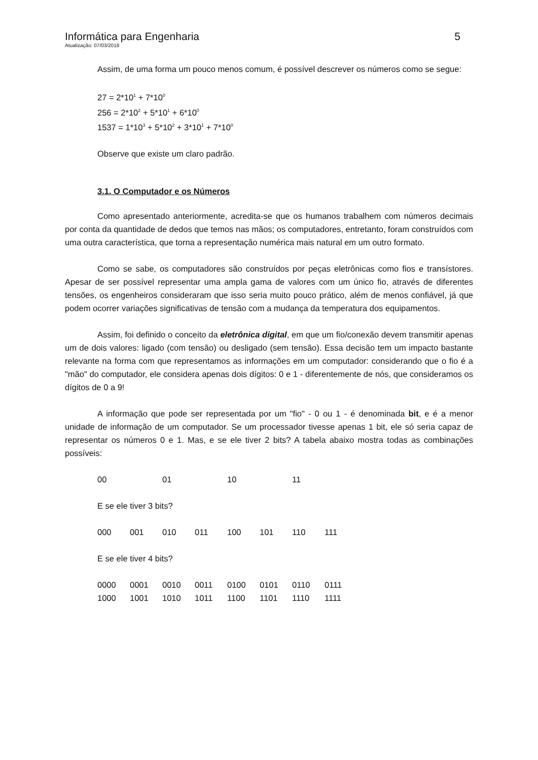Informática para Engenharia 5
Atualização: 07/03/2018
Assim, de uma forma um pouco menos comum, é possível descrever os números como se segue:
27 = 2*10<sup>1</sup> + 7*10<sup>0</sup>
256 = 2*10<sup>2</sup> + 5*10<sup>1</sup> + 6*10<sup>0</sup>
1537 = 1*10<sup>3</sup> + 5*10<sup>2</sup> + 3*10<sup>1</sup> + 7*10<sup>0</sup>
Observe que existe um claro padrão.
3.1. O Computador e os Números
Como apresentado anteriormente, acredita-se que os humanos trabalhem com números decimais por conta da quantidade de dedos que temos nas mãos; os computadores, entretanto, foram construídos com uma outra característica, que torna a representação numérica mais natural em um outro formato.
Como se sabe, os computadores são construídos por peças eletrônicas como fios e transístores. Apesar de ser possível representar uma ampla gama de valores com um único fio, através de diferentes tensões, os engenheiros consideraram que isso seria muito pouco prático, além de menos confiável, já que podem ocorrer variações significativas de tensão com a mudança da temperatura dos equipamentos.
Assim, foi definido o conceito da eletrônica digital, em que um fio/conexão devem transmitir apenas um de dois valores: ligado (com tensão) ou desligado (sem tensão). Essa decisão tem um impacto bastante relevante na forma com que representamos as informações em um computador: considerando que o fio é a "mão" do computador, ele considera apenas dois dígitos: 0 e 1 - diferentemente de nós, que consideramos os dígitos de 0 a 9!
A informação que pode ser representada por um "fio" - 0 ou 1 - é denominada bit, e é a menor unidade de informação de um computador. Se um processador tivesse apenas 1 bit, ele só seria capaz de representar os números 0 e 1. Mas, e se ele tiver 2 bits? A tabela abaixo mostra todas as combinações possíveis:
| 00 | 01 | 10 | 11 |
E se ele tiver 3 bits?
| 000 | 001 | 010 | 011 | 100 | 101 | 110 | 111 |
E se ele tiver 4 bits?
| 0000 | 0001 | 0010 | 0011 | 0100 | 0101 | 0110 | 0111 |
| 1000 | 1001 | 1010 | 1011 | 1100 | 1101 | 1110 | 1111 |